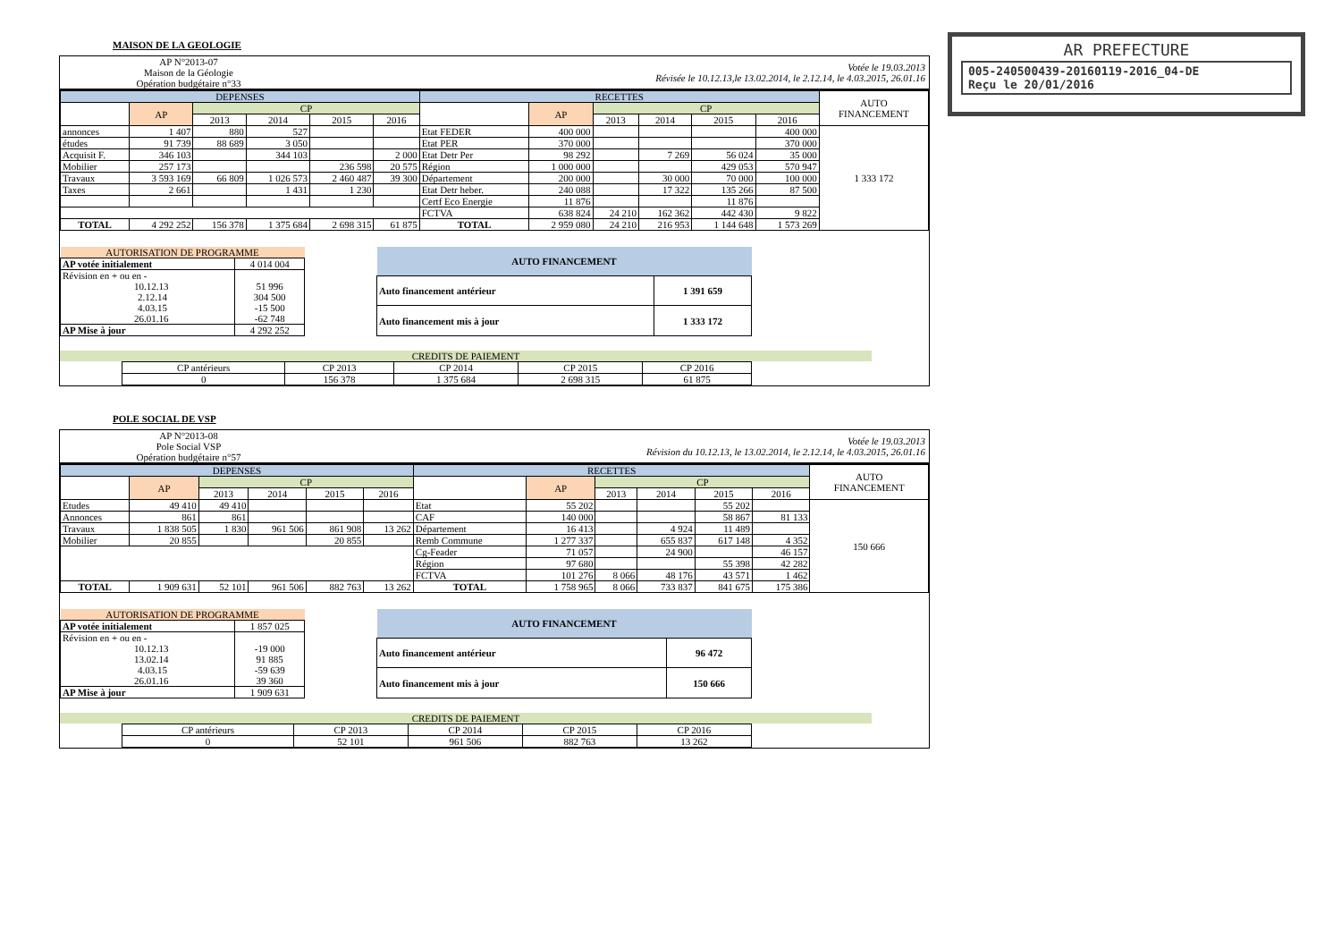AR PREFECTURE
005-240500439-20160119-2016_04-DE
Reçu le 20/01/2016
MAISON DE LA GEOLOGIE
AP N°2013-07
Maison de la Géologie
Opération budgétaire n°33
Votée le 19.03.2013
Révisée le 10.12.13,le 13.02.2014, le 2.12.14, le 4.03.2015, 26.01.16
| DEPENSES | | | | | | RECETTES | | | | | | AUTO FINANCEMENT |
| --- | --- | --- | --- | --- | --- | --- | --- | --- | --- | --- | --- | --- |
| | AP | CP | | | | | AP | CP | | | | |
| | | 2013 | 2014 | 2015 | 2016 | | | 2013 | 2014 | 2015 | 2016 | |
| annonces | 1 407 | 880 | 527 | | | Etat FEDER | 400 000 | | | | 400 000 | 1 333 172 |
| études | 91 739 | 88 689 | 3 050 | | | Etat PER | 370 000 | | | | 370 000 | |
| Acquisit F. | 346 103 | | 344 103 | | 2 000 | Etat Detr Per | 98 292 | | 7 269 | 56 024 | 35 000 | |
| Mobilier | 257 173 | | | 236 598 | 20 575 | Région | 1 000 000 | | | 429 053 | 570 947 | |
| Travaux | 3 593 169 | 66 809 | 1 026 573 | 2 460 487 | 39 300 | Département | 200 000 | | 30 000 | 70 000 | 100 000 | |
| Taxes | 2 661 | | 1 431 | 1 230 | | Etat Detr heber. | 240 088 | | 17 322 | 135 266 | 87 500 | |
| | | | | | | Certf Eco Energie | 11 876 | | | 11 876 | | |
| | | | | | | FCTVA | 638 824 | 24 210 | 162 362 | 442 430 | 9 822 | |
| TOTAL | 4 292 252 | 156 378 | 1 375 684 | 2 698 315 | 61 875 | TOTAL | 2 959 080 | 24 210 | 216 953 | 1 144 648 | 1 573 269 | |
| AUTORISATION DE PROGRAMME | |
| --- | --- |
| AP votée initialement | 4 014 004 |
| Révision en + ou en - 10.12.13 2.12.14 4.03.15 26.01.16 | 51 996 304 500 -15 500 -62 748 |
| AP Mise à jour | 4 292 252 |
| AUTO FINANCEMENT | |
| --- | --- |
| Auto financement antérieur | 1 391 659 |
| Auto financement mis à jour | 1 333 172 |
CREDITS DE PAIEMENT
| CP antérieurs | CP 2013 | CP 2014 | CP 2015 | CP 2016 |
| 0 | 156 378 | 1 375 684 | 2 698 315 | 61 875 |
POLE SOCIAL DE VSP
AP N°2013-08
Pole Social VSP
Opération budgétaire n°57
Votée le 19.03.2013
Révision du 10.12.13, le 13.02.2014, le 2.12.14, le 4.03.2015, 26.01.16
| DEPENSES | | | | | | RECETTES | | | | | | AUTO FINANCEMENT |
| --- | --- | --- | --- | --- | --- | --- | --- | --- | --- | --- | --- | --- |
| | AP | CP | | | | | AP | CP | | | | |
| | | 2013 | 2014 | 2015 | 2016 | | | 2013 | 2014 | 2015 | 2016 | |
| Etudes | 49 410 | 49 410 | | | | Etat | 55 202 | | | 55 202 | | 150 666 |
| Annonces | 861 | 861 | | | | CAF | 140 000 | | | 58 867 | 81 133 | |
| Travaux | 1 838 505 | 1 830 | 961 506 | 861 908 | 13 262 | Département | 16 413 | | 4 924 | 11 489 | | |
| Mobilier | 20 855 | | | 20 855 | | Remb Commune | 1 277 337 | | 655 837 | 617 148 | 4 352 | |
| | | | | | | Cg-Feader | 71 057 | | 24 900 | | 46 157 | |
| | | | | | | Région | 97 680 | | | 55 398 | 42 282 | |
| | | | | | | FCTVA | 101 276 | 8 066 | 48 176 | 43 571 | 1 462 | |
| TOTAL | 1 909 631 | 52 101 | 961 506 | 882 763 | 13 262 | TOTAL | 1 758 965 | 8 066 | 733 837 | 841 675 | 175 386 | |
| AUTORISATION DE PROGRAMME | |
| --- | --- |
| AP votée initialement | 1 857 025 |
| Révision en + ou en - 10.12.13 13.02.14 4.03.15 26.01.16 | -19 000 91 885 -59 639 39 360 |
| AP Mise à jour | 1 909 631 |
| AUTO FINANCEMENT | |
| --- | --- |
| Auto financement antérieur | 96 472 |
| Auto financement mis à jour | 150 666 |
CREDITS DE PAIEMENT
| CP antérieurs | CP 2013 | CP 2014 | CP 2015 | CP 2016 |
| 0 | 52 101 | 961 506 | 882 763 | 13 262 |